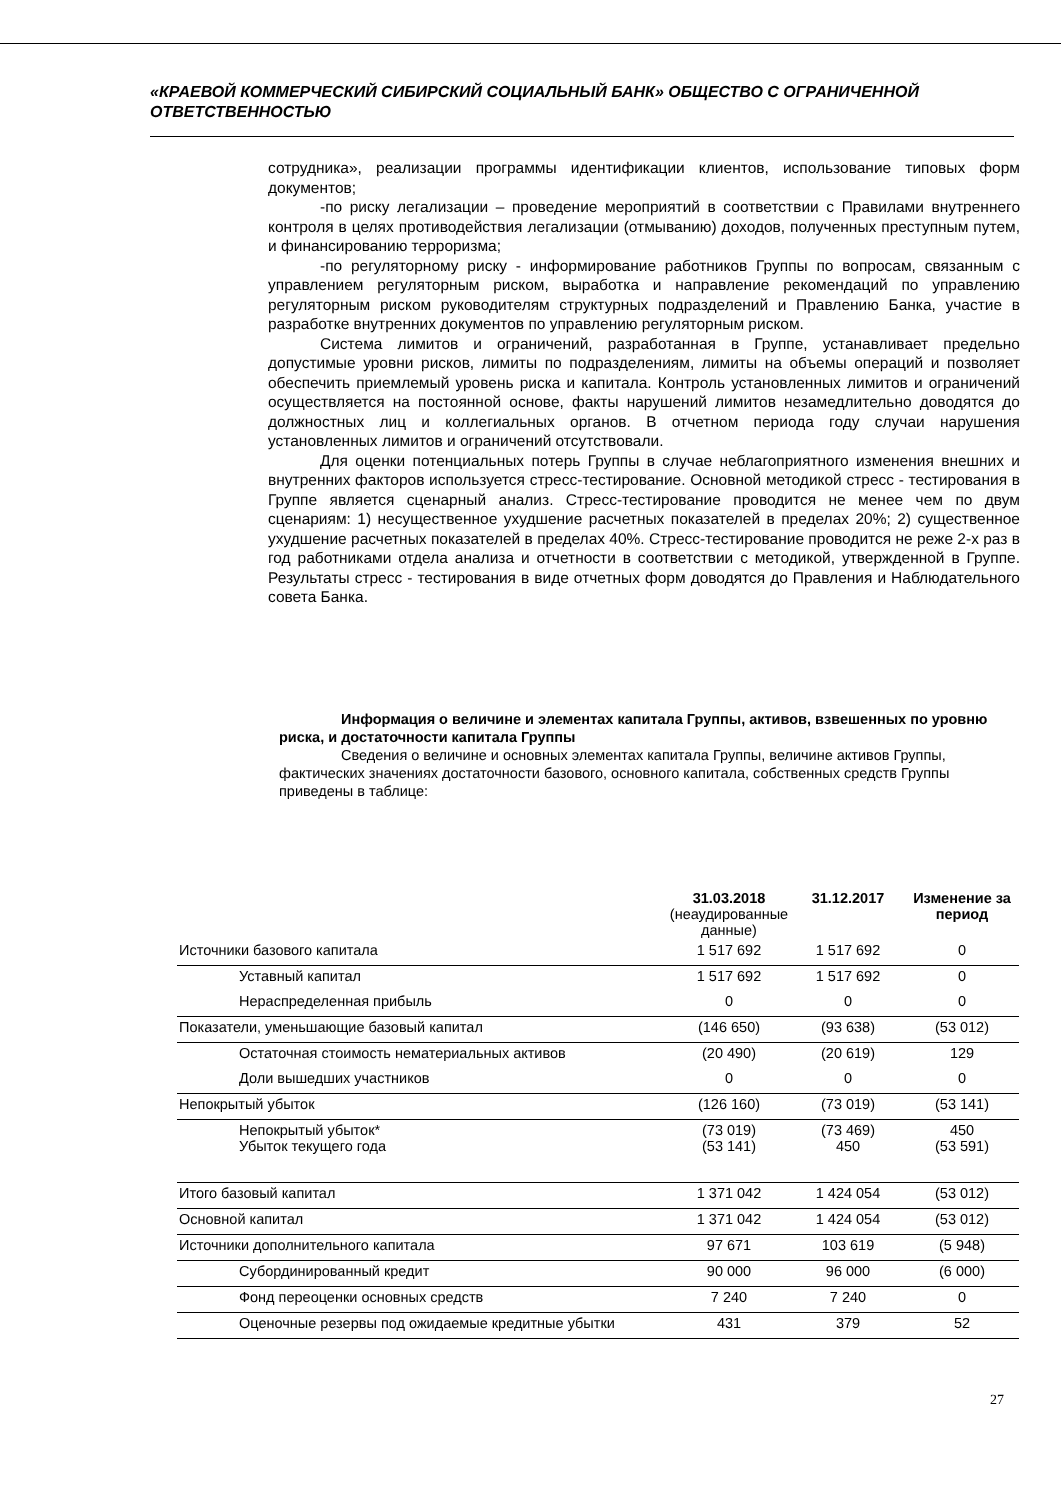«КРАЕВОЙ КОММЕРЧЕСКИЙ СИБИРСКИЙ СОЦИАЛЬНЫЙ БАНК» ОБЩЕСТВО С ОГРАНИЧЕННОЙ ОТВЕТСТВЕННОСТЬЮ
сотрудника», реализации программы идентификации клиентов, использование типовых форм документов;
-по риску легализации – проведение мероприятий в соответствии с Правилами внутреннего контроля в целях противодействия легализации (отмыванию) доходов, полученных преступным путем, и финансированию терроризма;
-по регуляторному риску - информирование работников Группы по вопросам, связанным с управлением регуляторным риском, выработка и направление рекомендаций по управлению регуляторным риском руководителям структурных подразделений и Правлению Банка, участие в разработке внутренних документов по управлению регуляторным риском.
Система лимитов и ограничений, разработанная в Группе, устанавливает предельно допустимые уровни рисков, лимиты по подразделениям, лимиты на объемы операций и позволяет обеспечить приемлемый уровень риска и капитала. Контроль установленных лимитов и ограничений осуществляется на постоянной основе, факты нарушений лимитов незамедлительно доводятся до должностных лиц и коллегиальных органов. В отчетном периода году случаи нарушения установленных лимитов и ограничений отсутствовали.
Для оценки потенциальных потерь Группы в случае неблагоприятного изменения внешних и внутренних факторов используется стресс-тестирование. Основной методикой стресс - тестирования в Группе является сценарный анализ. Стресс-тестирование проводится не менее чем по двум сценариям: 1) несущественное ухудшение расчетных показателей в пределах 20%; 2) существенное ухудшение расчетных показателей в пределах 40%. Стресс-тестирование проводится не реже 2-х раз в год работниками отдела анализа и отчетности в соответствии с методикой, утвержденной в Группе. Результаты стресс - тестирования в виде отчетных форм доводятся до Правления и Наблюдательного совета Банка.
Информация о величине и элементах капитала Группы, активов, взвешенных по уровню риска, и достаточности капитала Группы
Сведения о величине и основных элементах капитала Группы, величине активов Группы, фактических значениях достаточности базового, основного капитала, собственных средств Группы приведены в таблице:
| | 31.03.2018 (неаудированные данные) | 31.12.2017 | Изменение за период |
| --- | --- | --- | --- |
| Источники базового капитала | 1 517 692 | 1 517 692 | 0 |
| Уставный капитал | 1 517 692 | 1 517 692 | 0 |
| Нераспределенная прибыль | 0 | 0 | 0 |
| Показатели, уменьшающие базовый капитал | (146 650) | (93 638) | (53 012) |
| Остаточная стоимость нематериальных активов | (20 490) | (20 619) | 129 |
| Доли вышедших участников | 0 | 0 | 0 |
| Непокрытый убыток | (126 160) | (73 019) | (53 141) |
| Непокрытый убыток* Убыток текущего года | (73 019) (53 141) | (73 469) 450 | 450 (53 591) |
| Итого базовый капитал | 1 371 042 | 1 424 054 | (53 012) |
| Основной капитал | 1 371 042 | 1 424 054 | (53 012) |
| Источники дополнительного капитала | 97 671 | 103 619 | (5 948) |
| Субординированный кредит | 90 000 | 96 000 | (6 000) |
| Фонд переоценки основных средств | 7 240 | 7 240 | 0 |
| Оценочные резервы под ожидаемые кредитные убытки | 431 | 379 | 52 |
27